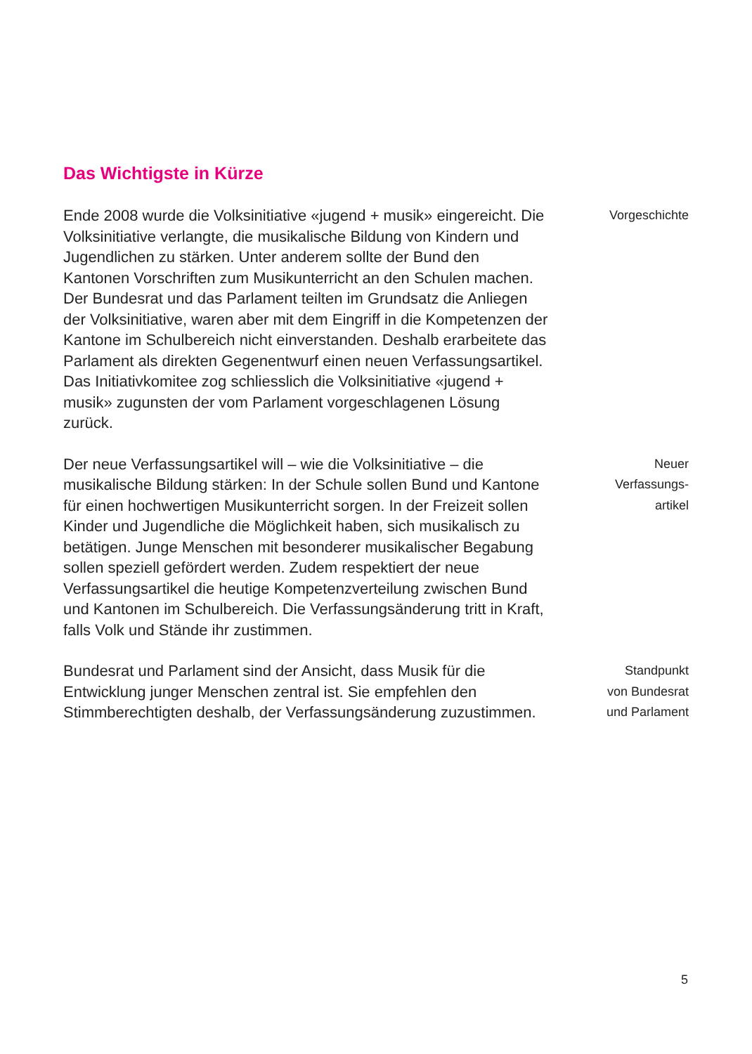Das Wichtigste in Kürze
Ende 2008 wurde die Volksinitiative «jugend + musik» eingereicht. Die Volksinitiative verlangte, die musikalische Bildung von Kindern und Jugendlichen zu stärken. Unter anderem sollte der Bund den Kantonen Vorschriften zum Musikunterricht an den Schulen machen. Der Bundesrat und das Parlament teilten im Grundsatz die Anliegen der Volks­initiative, waren aber mit dem Eingriff in die Kompetenzen der Kantone im Schulbereich nicht einverstanden. Deshalb erarbeitete das Parlament als direkten Gegenentwurf einen neuen Verfassungsartikel. Das Initiativkomitee zog schliesslich die Volksinitiative «jugend + musik» zugunsten der vom Parlament vorgeschlagenen Lösung zurück.
Vorgeschichte
Der neue Verfassungsartikel will – wie die Volksinitiative – die musikalische Bildung stärken: In der Schule sollen Bund und Kantone für einen hochwertigen Musikunterricht sorgen. In der Freizeit sollen Kinder und Jugendliche die Möglichkeit haben, sich musikalisch zu betätigen. Junge Menschen mit besonderer musikalischer Begabung sollen speziell gefördert werden. Zudem respektiert der neue Verfassungsartikel die heutige Kompetenzverteilung zwischen Bund und Kantonen im Schulbereich. Die Verfassungsänderung tritt in Kraft, falls Volk und Stände ihr zustimmen.
Neuer
Verfassungs-
artikel
Bundesrat und Parlament sind der Ansicht, dass Musik für die Entwicklung junger Menschen zentral ist. Sie empfehlen den Stimmberechtigten deshalb, der Verfassungsänderung zuzustimmen.
Standpunkt
von Bundesrat
und Parlament
5